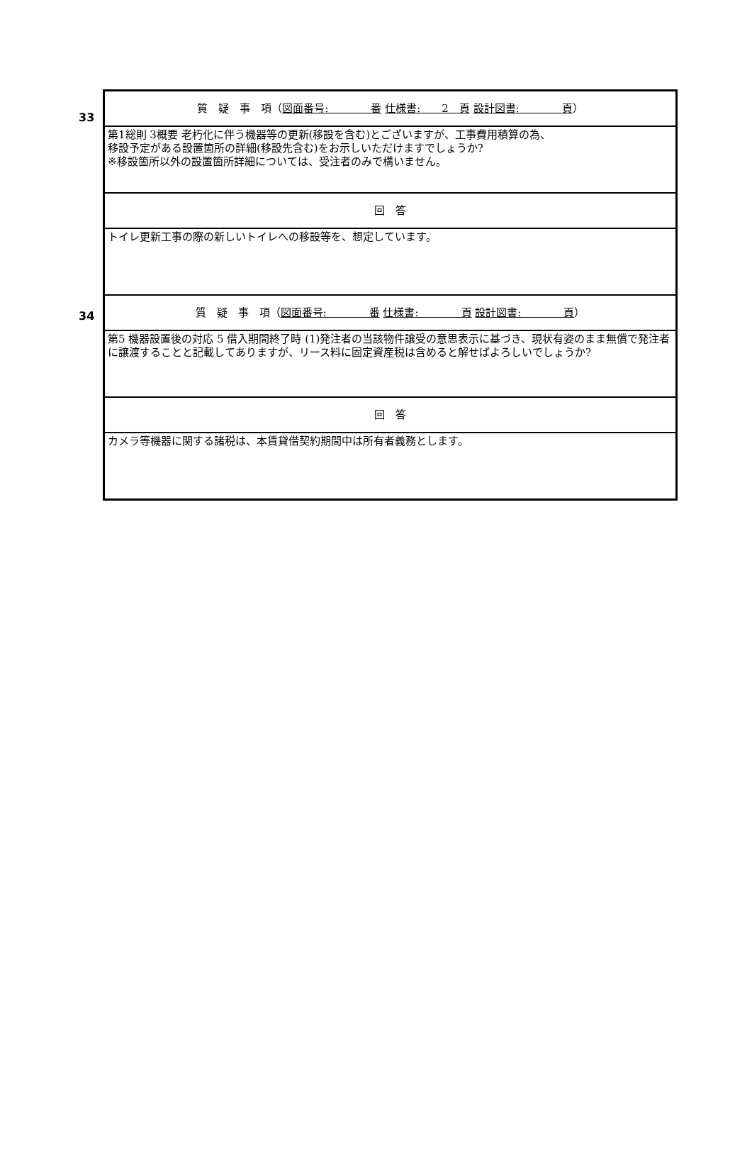33
34
| 質 疑 事 項（ 図面番号: 番 仕様書: 2 頁 設計図書: 頁 ） |
| 第1総則 3概要 老朽化に伴う機器等の更新(移設を含む)とございますが、工事費用積算の為、 移設予定がある設置箇所の詳細(移設先含む)をお示しいただけますでしょうか? ※移設箇所以外の設置箇所詳細については、受注者のみで構いません。 |
| 回 答 |
| トイレ更新工事の際の新しいトイレへの移設等を、想定しています。 |
| 質 疑 事 項（ 図面番号: 番 仕様書: 頁 設計図書: 頁 ） |
| 第5 機器設置後の対応 5 借入期間終了時 (1)発注者の当該物件譲受の意思表示に基づき、現状有姿のまま無償で発注者に譲渡することと記載してありますが、リース料に固定資産税は含めると解せばよろしいでしょうか? |
| 回 答 |
| カメラ等機器に関する諸税は、本賃貸借契約期間中は所有者義務とします。 |